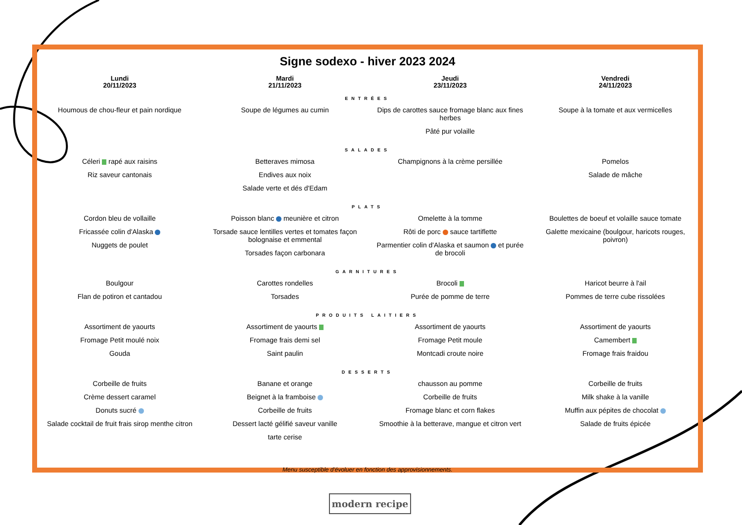Signe sodexo - hiver 2023 2024
| Lundi 20/11/2023 | Mardi 21/11/2023 | Jeudi 23/11/2023 | Vendredi 24/11/2023 |
| --- | --- | --- | --- |
| ENTRÉES | | | |
| Houmous de chou-fleur et pain nordique | Soupe de légumes au cumin | Dips de carottes sauce fromage blanc aux fines herbes Pâté pur volaille | Soupe à la tomate et aux vermicelles |
| SALADES | | | |
| Céleri rapé aux raisins Riz saveur cantonais | Betteraves mimosa Endives aux noix Salade verte et dés d'Edam | Champignons à la crème persillée | Pomelos Salade de mâche |
| PLATS | | | |
| Cordon bleu de vollaille Fricassée colin d'Alaska Nuggets de poulet | Poisson blanc meunière et citron Torsade sauce lentilles vertes et tomates façon bolognaise et emmental Torsades façon carbonara | Omelette à la tomme Rôti de porc sauce tartiflette Parmentier colin d'Alaska et saumon et purée de brocoli | Boulettes de boeuf et volaille sauce tomate Galette mexicaine (boulgour, haricots rouges, poivron) |
| GARNITURES | | | |
| Boulgour Flan de potiron et cantadou | Carottes rondelles Torsades | Brocoli Purée de pomme de terre | Haricot beurre à l'ail Pommes de terre cube rissolées |
| PRODUITS LAITIERS | | | |
| Assortiment de yaourts Fromage Petit moulé noix Gouda | Assortiment de yaourts Fromage frais demi sel Saint paulin | Assortiment de yaourts Fromage Petit moule Montcadi croute noire | Assortiment de yaourts Camembert Fromage frais fraidou |
| DESSERTS | | | |
| Corbeille de fruits Crème dessert caramel Donuts sucré Salade cocktail de fruit frais sirop menthe citron | Banane et orange Beignet à la framboise Corbeille de fruits Dessert lacté gélifié saveur vanille tarte cerise | chausson au pomme Corbeille de fruits Fromage blanc et corn flakes Smoothie à la betterave, mangue et citron vert | Corbeille de fruits Milk shake à la vanille Muffin aux pépites de chocolat Salade de fruits épicée |
Menu susceptible d'évoluer en fonction des approvisionnements.
modern recipe